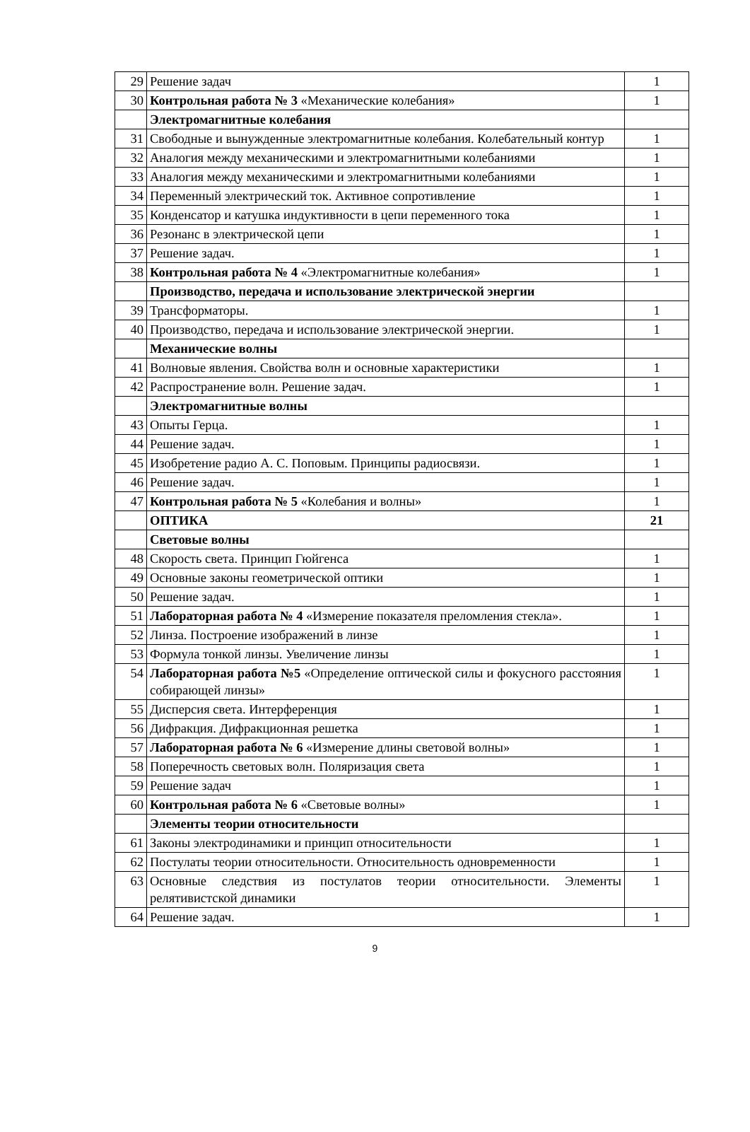| 29 | Решение задач | 1 |
| 30 | Контрольная работа № 3 «Механические колебания» | 1 |
| | Электромагнитные колебания | |
| 31 | Свободные и вынужденные электромагнитные колебания. Колебательный контур | 1 |
| 32 | Аналогия между механическими и электромагнитными колебаниями | 1 |
| 33 | Аналогия между механическими и электромагнитными колебаниями | 1 |
| 34 | Переменный электрический ток. Активное сопротивление | 1 |
| 35 | Конденсатор и катушка индуктивности в цепи переменного тока | 1 |
| 36 | Резонанс в электрической цепи | 1 |
| 37 | Решение задач. | 1 |
| 38 | Контрольная работа № 4 «Электромагнитные колебания» | 1 |
| | Производство, передача и использование электрической энергии | |
| 39 | Трансформаторы. | 1 |
| 40 | Производство, передача и использование электрической энергии. | 1 |
| | Механические волны | |
| 41 | Волновые явления. Свойства волн и основные характеристики | 1 |
| 42 | Распространение волн. Решение задач. | 1 |
| | Электромагнитные волны | |
| 43 | Опыты Герца. | 1 |
| 44 | Решение задач. | 1 |
| 45 | Изобретение радио А. С. Поповым. Принципы радиосвязи. | 1 |
| 46 | Решение задач. | 1 |
| 47 | Контрольная работа № 5 «Колебания и волны» | 1 |
| | ОПТИКА | 21 |
| | Световые волны | |
| 48 | Скорость света. Принцип Гюйгенса | 1 |
| 49 | Основные законы геометрической оптики | 1 |
| 50 | Решение задач. | 1 |
| 51 | Лабораторная работа № 4 «Измерение показателя преломления стекла». | 1 |
| 52 | Линза. Построение изображений в линзе | 1 |
| 53 | Формула тонкой линзы. Увеличение линзы | 1 |
| 54 | Лабораторная работа №5 «Определение оптической силы и фокусного расстояния собирающей линзы» | 1 |
| 55 | Дисперсия света. Интерференция | 1 |
| 56 | Дифракция. Дифракционная решетка | 1 |
| 57 | Лабораторная работа № 6 «Измерение длины световой волны» | 1 |
| 58 | Поперечность световых волн. Поляризация света | 1 |
| 59 | Решение задач | 1 |
| 60 | Контрольная работа № 6 «Световые волны» | 1 |
| | Элементы теории относительности | |
| 61 | Законы электродинамики и принцип относительности | 1 |
| 62 | Постулаты теории относительности. Относительность одновременности | 1 |
| 63 | Основные следствия из постулатов теории относительности. Элементы релятивистской динамики | 1 |
| 64 | Решение задач. | 1 |
9